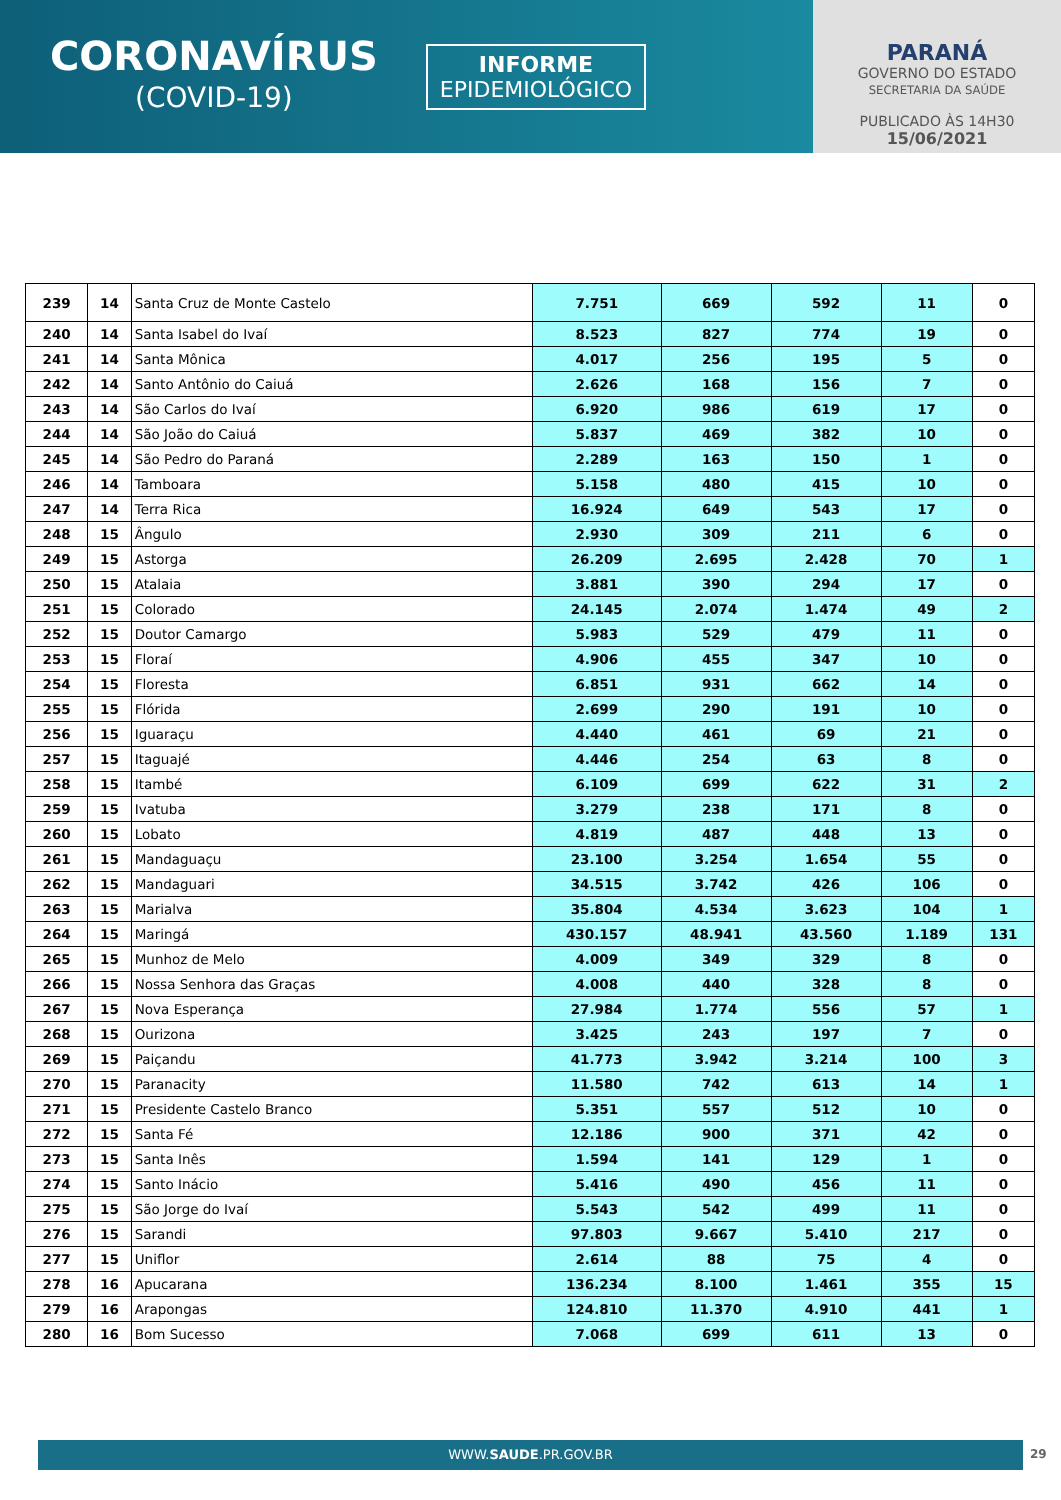CORONAVÍRUS
(COVID-19)
INFORME
EPIDEMIOLÓGICO
PARANÁ
GOVERNO DO ESTADO
SECRETARIA DA SAÚDE
PUBLICADO ÀS 14H30
15/06/2021
| 239 | 14 | Santa Cruz de Monte Castelo | 7.751 | 669 | 592 | 11 | 0 |
| 240 | 14 | Santa Isabel do Ivaí | 8.523 | 827 | 774 | 19 | 0 |
| 241 | 14 | Santa Mônica | 4.017 | 256 | 195 | 5 | 0 |
| 242 | 14 | Santo Antônio do Caiuá | 2.626 | 168 | 156 | 7 | 0 |
| 243 | 14 | São Carlos do Ivaí | 6.920 | 986 | 619 | 17 | 0 |
| 244 | 14 | São João do Caiuá | 5.837 | 469 | 382 | 10 | 0 |
| 245 | 14 | São Pedro do Paraná | 2.289 | 163 | 150 | 1 | 0 |
| 246 | 14 | Tamboara | 5.158 | 480 | 415 | 10 | 0 |
| 247 | 14 | Terra Rica | 16.924 | 649 | 543 | 17 | 0 |
| 248 | 15 | Ângulo | 2.930 | 309 | 211 | 6 | 0 |
| 249 | 15 | Astorga | 26.209 | 2.695 | 2.428 | 70 | 1 |
| 250 | 15 | Atalaia | 3.881 | 390 | 294 | 17 | 0 |
| 251 | 15 | Colorado | 24.145 | 2.074 | 1.474 | 49 | 2 |
| 252 | 15 | Doutor Camargo | 5.983 | 529 | 479 | 11 | 0 |
| 253 | 15 | Floraí | 4.906 | 455 | 347 | 10 | 0 |
| 254 | 15 | Floresta | 6.851 | 931 | 662 | 14 | 0 |
| 255 | 15 | Flórida | 2.699 | 290 | 191 | 10 | 0 |
| 256 | 15 | Iguaraçu | 4.440 | 461 | 69 | 21 | 0 |
| 257 | 15 | Itaguajé | 4.446 | 254 | 63 | 8 | 0 |
| 258 | 15 | Itambé | 6.109 | 699 | 622 | 31 | 2 |
| 259 | 15 | Ivatuba | 3.279 | 238 | 171 | 8 | 0 |
| 260 | 15 | Lobato | 4.819 | 487 | 448 | 13 | 0 |
| 261 | 15 | Mandaguaçu | 23.100 | 3.254 | 1.654 | 55 | 0 |
| 262 | 15 | Mandaguari | 34.515 | 3.742 | 426 | 106 | 0 |
| 263 | 15 | Marialva | 35.804 | 4.534 | 3.623 | 104 | 1 |
| 264 | 15 | Maringá | 430.157 | 48.941 | 43.560 | 1.189 | 131 |
| 265 | 15 | Munhoz de Melo | 4.009 | 349 | 329 | 8 | 0 |
| 266 | 15 | Nossa Senhora das Graças | 4.008 | 440 | 328 | 8 | 0 |
| 267 | 15 | Nova Esperança | 27.984 | 1.774 | 556 | 57 | 1 |
| 268 | 15 | Ourizona | 3.425 | 243 | 197 | 7 | 0 |
| 269 | 15 | Paiçandu | 41.773 | 3.942 | 3.214 | 100 | 3 |
| 270 | 15 | Paranacity | 11.580 | 742 | 613 | 14 | 1 |
| 271 | 15 | Presidente Castelo Branco | 5.351 | 557 | 512 | 10 | 0 |
| 272 | 15 | Santa Fé | 12.186 | 900 | 371 | 42 | 0 |
| 273 | 15 | Santa Inês | 1.594 | 141 | 129 | 1 | 0 |
| 274 | 15 | Santo Inácio | 5.416 | 490 | 456 | 11 | 0 |
| 275 | 15 | São Jorge do Ivaí | 5.543 | 542 | 499 | 11 | 0 |
| 276 | 15 | Sarandi | 97.803 | 9.667 | 5.410 | 217 | 0 |
| 277 | 15 | Uniflor | 2.614 | 88 | 75 | 4 | 0 |
| 278 | 16 | Apucarana | 136.234 | 8.100 | 1.461 | 355 | 15 |
| 279 | 16 | Arapongas | 124.810 | 11.370 | 4.910 | 441 | 1 |
| 280 | 16 | Bom Sucesso | 7.068 | 699 | 611 | 13 | 0 |
WWW.SAUDE.PR.GOV.BR 29